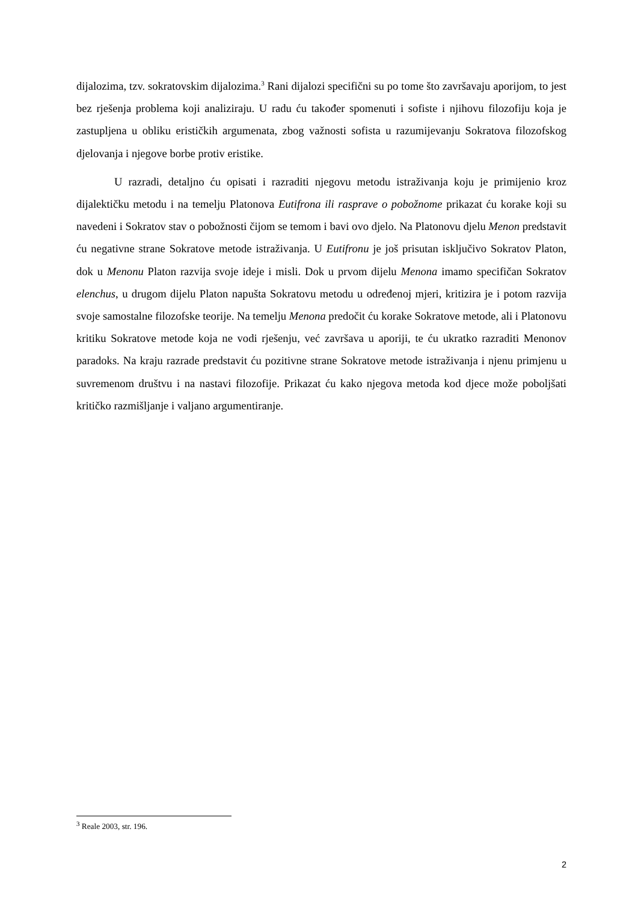dijalozima, tzv. sokratovskim dijalozima.<sup>3</sup> Rani dijalozi specifični su po tome što završavaju aporijom, to jest bez rješenja problema koji analiziraju. U radu ću također spomenuti i sofiste i njihovu filozofiju koja je zastupljena u obliku erističkih argumenata, zbog važnosti sofista u razumijevanju Sokratova filozofskog djelovanja i njegove borbe protiv eristike.
U razradi, detaljno ću opisati i razraditi njegovu metodu istraživanja koju je primijenio kroz dijalektičku metodu i na temelju Platonova Eutifrona ili rasprave o pobožnome prikazat ću korake koji su navedeni i Sokratov stav o pobožnosti čijom se temom i bavi ovo djelo. Na Platonovu djelu Menon predstavit ću negativne strane Sokratove metode istraživanja. U Eutifronu je još prisutan isključivo Sokratov Platon, dok u Menonu Platon razvija svoje ideje i misli. Dok u prvom dijelu Menona imamo specifičan Sokratov elenchus, u drugom dijelu Platon napušta Sokratovu metodu u određenoj mjeri, kritizira je i potom razvija svoje samostalne filozofske teorije. Na temelju Menona predočit ću korake Sokratove metode, ali i Platonovu kritiku Sokratove metode koja ne vodi rješenju, već završava u aporiji, te ću ukratko razraditi Menonov paradoks. Na kraju razrade predstavit ću pozitivne strane Sokratove metode istraživanja i njenu primjenu u suvremenom društvu i na nastavi filozofije. Prikazat ću kako njegova metoda kod djece može poboljšati kritičko razmišljanje i valjano argumentiranje.
<sup>3</sup> Reale 2003, str. 196.
2